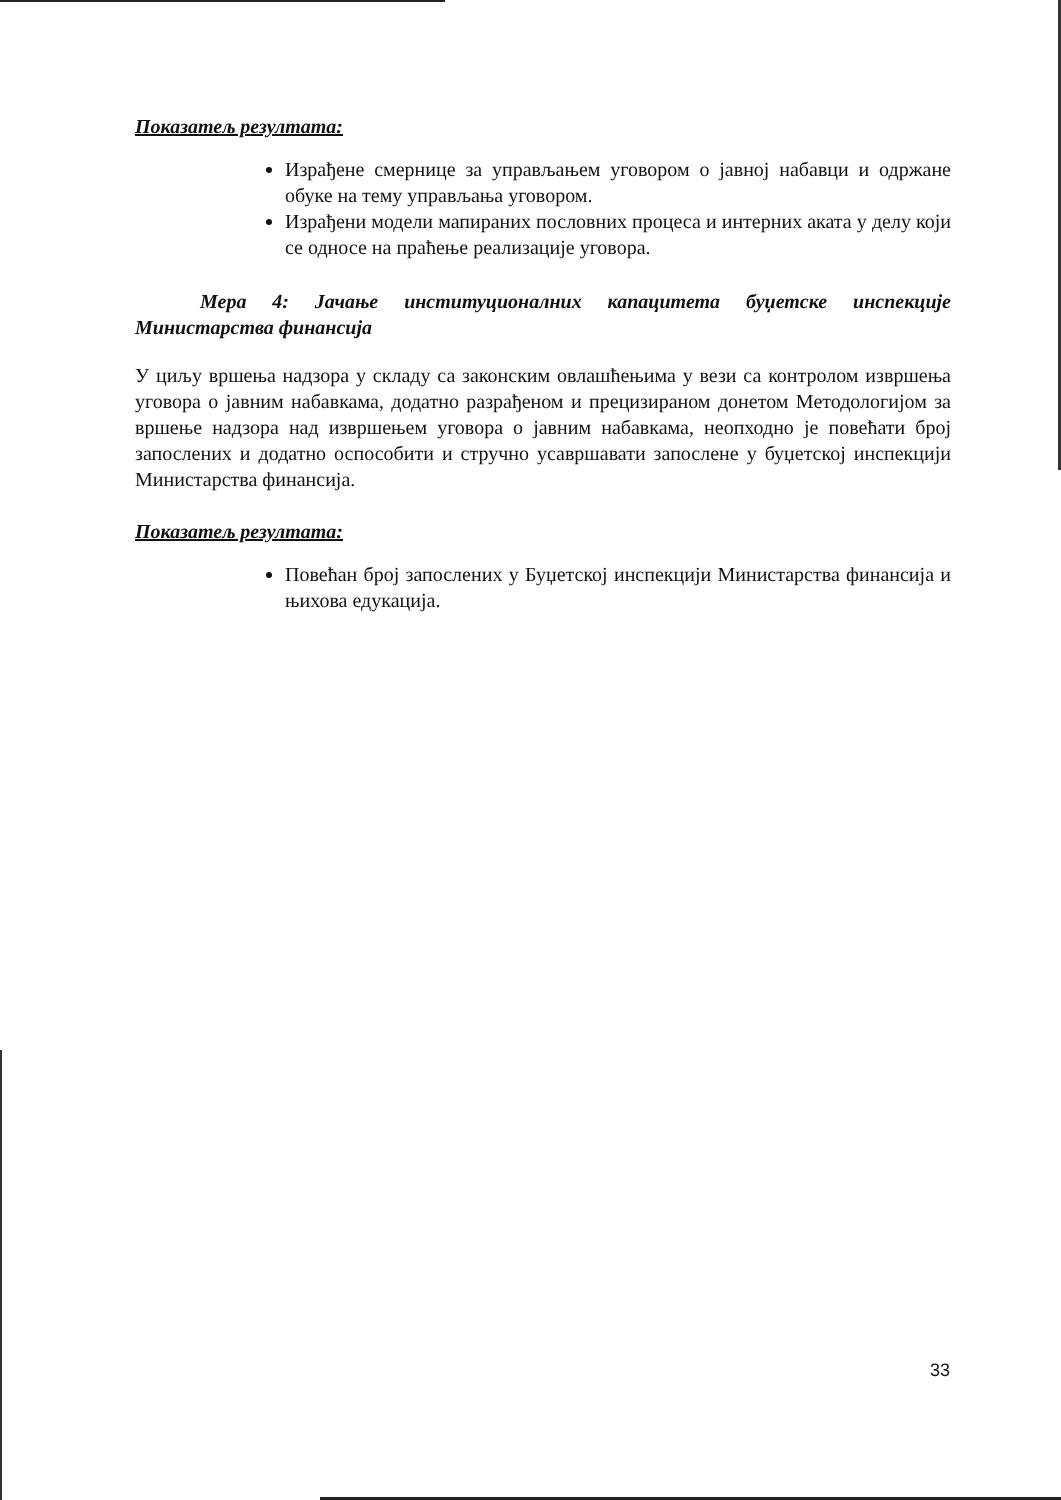Показатељ резултата:
Израђене смернице за управљањем уговором о јавној набавци и одржане обуке на тему управљања уговором.
Израђени модели мапираних пословних процеса и интерних аката у делу који се односе на праћење реализације уговора.
Мера 4: Јачање институционалних капацитета буџетске инспекције Министарства финансија
У циљу вршења надзора у складу са законским овлашћењима у вези са контролом извршења уговора о јавним набавкама, додатно разрађеном и прецизираном донетом Методологијом за вршење надзора над извршењем уговора о јавним набавкама, неопходно је повећати број запослених и додатно оспособити и стручно усавршавати запослене у буџетској инспекцији Министарства финансија.
Показатељ резултата:
Повећан број запослених у Буџетској инспекцији Министарства финансија и њихова едукација.
33